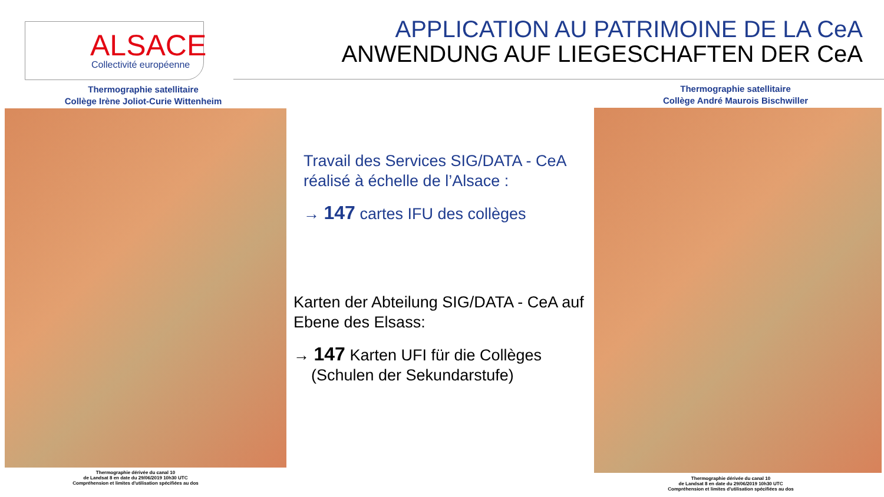ALSACE
Collectivité européenne
APPLICATION AU PATRIMOINE DE LA CeA
ANWENDUNG AUF LIEGESCHAFTEN DER CeA
Thermographie satellitaire
Collège Irène Joliot-Curie Wittenheim
Thermographie dérivée du canal 10
de Landsat 8 en date du 29/06/2019 10h30 UTC
Compréhension et limites d'utilisation spécifiées au dos
Thermographie satellitaire
Collège André Maurois Bischwiller
Thermographie dérivée du canal 10
de Landsat 8 en date du 29/06/2019 10h30 UTC
Compréhension et limites d'utilisation spécifiées au dos
Travail des Services SIG/DATA - CeA
réalisé à échelle de l’Alsace :
→ 147 cartes IFU des collèges
Karten der Abteilung SIG/DATA - CeA auf Ebene des Elsass:
→ 147 Karten UFI für die Collèges
(Schulen der Sekundarstufe)